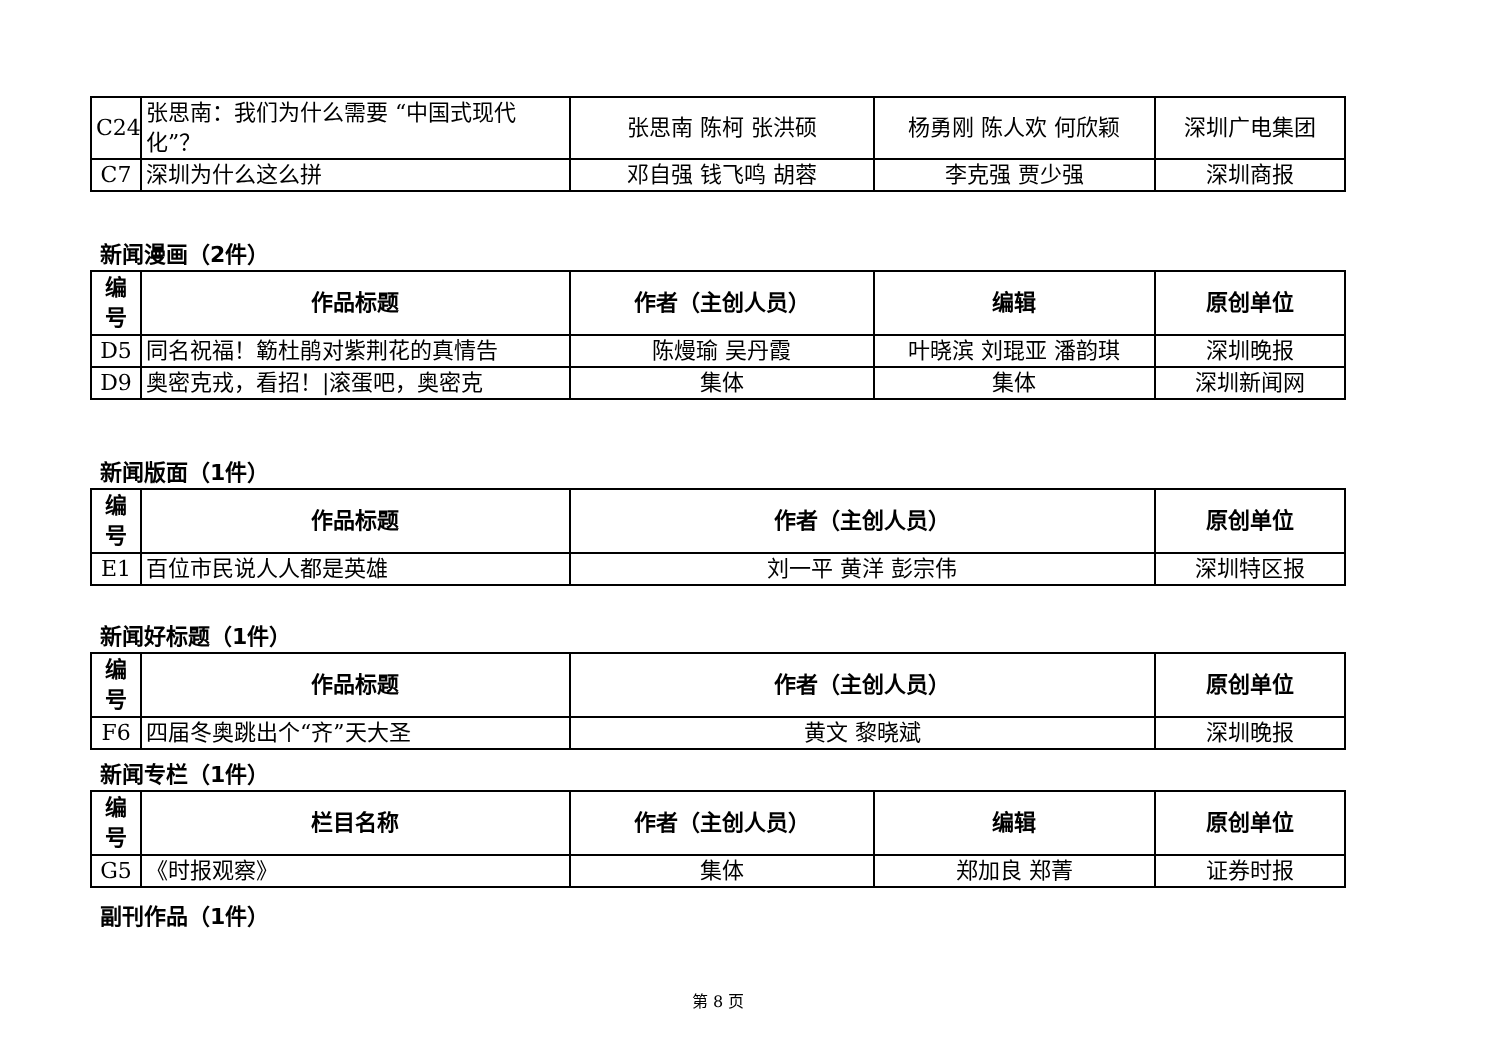| C24 | 张思南：我们为什么需要 “中国式现代化”？ | 张思南 陈柯 张洪硕 | 杨勇刚 陈人欢 何欣颖 | 深圳广电集团 |
| C7 | 深圳为什么这么拼 | 邓自强 钱飞鸣 胡蓉 | 李克强 贾少强 | 深圳商报 |
新闻漫画（2件）
| 编号 | 作品标题 | 作者（主创人员） | 编辑 | 原创单位 |
| --- | --- | --- | --- | --- |
| D5 | 同名祝福！簕杜鹃对紫荆花的真情告 | 陈熳瑜 吴丹霞 | 叶晓滨 刘琨亚 潘韵琪 | 深圳晚报 |
| D9 | 奥密克戎，看招！/滚蛋吧，奥密克 | 集体 | 集体 | 深圳新闻网 |
新闻版面（1件）
| 编号 | 作品标题 | 作者（主创人员） | 原创单位 |
| --- | --- | --- | --- |
| E1 | 百位市民说人人都是英雄 | 刘一平 黄洋 彭宗伟 | 深圳特区报 |
新闻好标题（1件）
| 编号 | 作品标题 | 作者（主创人员） | 原创单位 |
| --- | --- | --- | --- |
| F6 | 四届冬奥跳出个“齐”天大圣 | 黄文 黎晓斌 | 深圳晚报 |
新闻专栏（1件）
| 编号 | 栏目名称 | 作者（主创人员） | 编辑 | 原创单位 |
| --- | --- | --- | --- | --- |
| G5 | 《时报观察》 | 集体 | 郑加良 郑菁 | 证券时报 |
副刊作品（1件）
第 8 页